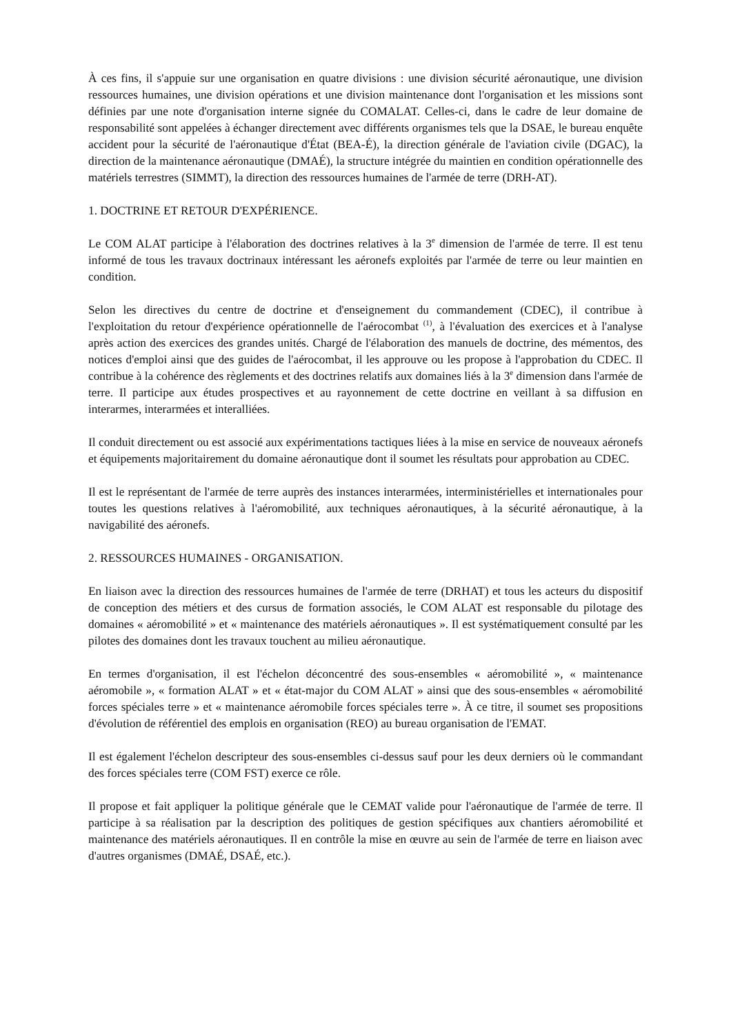À ces fins, il s'appuie sur une organisation en quatre divisions : une division sécurité aéronautique, une division ressources humaines, une division opérations et une division maintenance dont l'organisation et les missions sont définies par une note d'organisation interne signée du COMALAT. Celles-ci, dans le cadre de leur domaine de responsabilité sont appelées à échanger directement avec différents organismes tels que la DSAE, le bureau enquête accident pour la sécurité de l'aéronautique d'État (BEA-É), la direction générale de l'aviation civile (DGAC), la direction de la maintenance aéronautique (DMAÉ), la structure intégrée du maintien en condition opérationnelle des matériels terrestres (SIMMT), la direction des ressources humaines de l'armée de terre (DRH-AT).
1. DOCTRINE ET RETOUR D'EXPÉRIENCE.
Le COM ALAT participe à l'élaboration des doctrines relatives à la 3<sup>e</sup> dimension de l'armée de terre. Il est tenu informé de tous les travaux doctrinaux intéressant les aéronefs exploités par l'armée de terre ou leur maintien en condition.
Selon les directives du centre de doctrine et d'enseignement du commandement (CDEC), il contribue à l'exploitation du retour d'expérience opérationnelle de l'aérocombat <sup>(1)</sup>, à l'évaluation des exercices et à l'analyse après action des exercices des grandes unités. Chargé de l'élaboration des manuels de doctrine, des mémentos, des notices d'emploi ainsi que des guides de l'aérocombat, il les approuve ou les propose à l'approbation du CDEC. Il contribue à la cohérence des règlements et des doctrines relatifs aux domaines liés à la 3<sup>e</sup> dimension dans l'armée de terre. Il participe aux études prospectives et au rayonnement de cette doctrine en veillant à sa diffusion en interarmes, interarmées et interalliées.
Il conduit directement ou est associé aux expérimentations tactiques liées à la mise en service de nouveaux aéronefs et équipements majoritairement du domaine aéronautique dont il soumet les résultats pour approbation au CDEC.
Il est le représentant de l'armée de terre auprès des instances interarmées, interministérielles et internationales pour toutes les questions relatives à l'aéromobilité, aux techniques aéronautiques, à la sécurité aéronautique, à la navigabilité des aéronefs.
2. RESSOURCES HUMAINES - ORGANISATION.
En liaison avec la direction des ressources humaines de l'armée de terre (DRHAT) et tous les acteurs du dispositif de conception des métiers et des cursus de formation associés, le COM ALAT est responsable du pilotage des domaines « aéromobilité » et « maintenance des matériels aéronautiques ». Il est systématiquement consulté par les pilotes des domaines dont les travaux touchent au milieu aéronautique.
En termes d'organisation, il est l'échelon déconcentré des sous-ensembles « aéromobilité », « maintenance aéromobile », « formation ALAT » et « état-major du COM ALAT » ainsi que des sous-ensembles « aéromobilité forces spéciales terre » et « maintenance aéromobile forces spéciales terre ». À ce titre, il soumet ses propositions d'évolution de référentiel des emplois en organisation (REO) au bureau organisation de l'EMAT.
Il est également l'échelon descripteur des sous-ensembles ci-dessus sauf pour les deux derniers où le commandant des forces spéciales terre (COM FST) exerce ce rôle.
Il propose et fait appliquer la politique générale que le CEMAT valide pour l'aéronautique de l'armée de terre. Il participe à sa réalisation par la description des politiques de gestion spécifiques aux chantiers aéromobilité et maintenance des matériels aéronautiques. Il en contrôle la mise en œuvre au sein de l'armée de terre en liaison avec d'autres organismes (DMAÉ, DSAÉ, etc.).